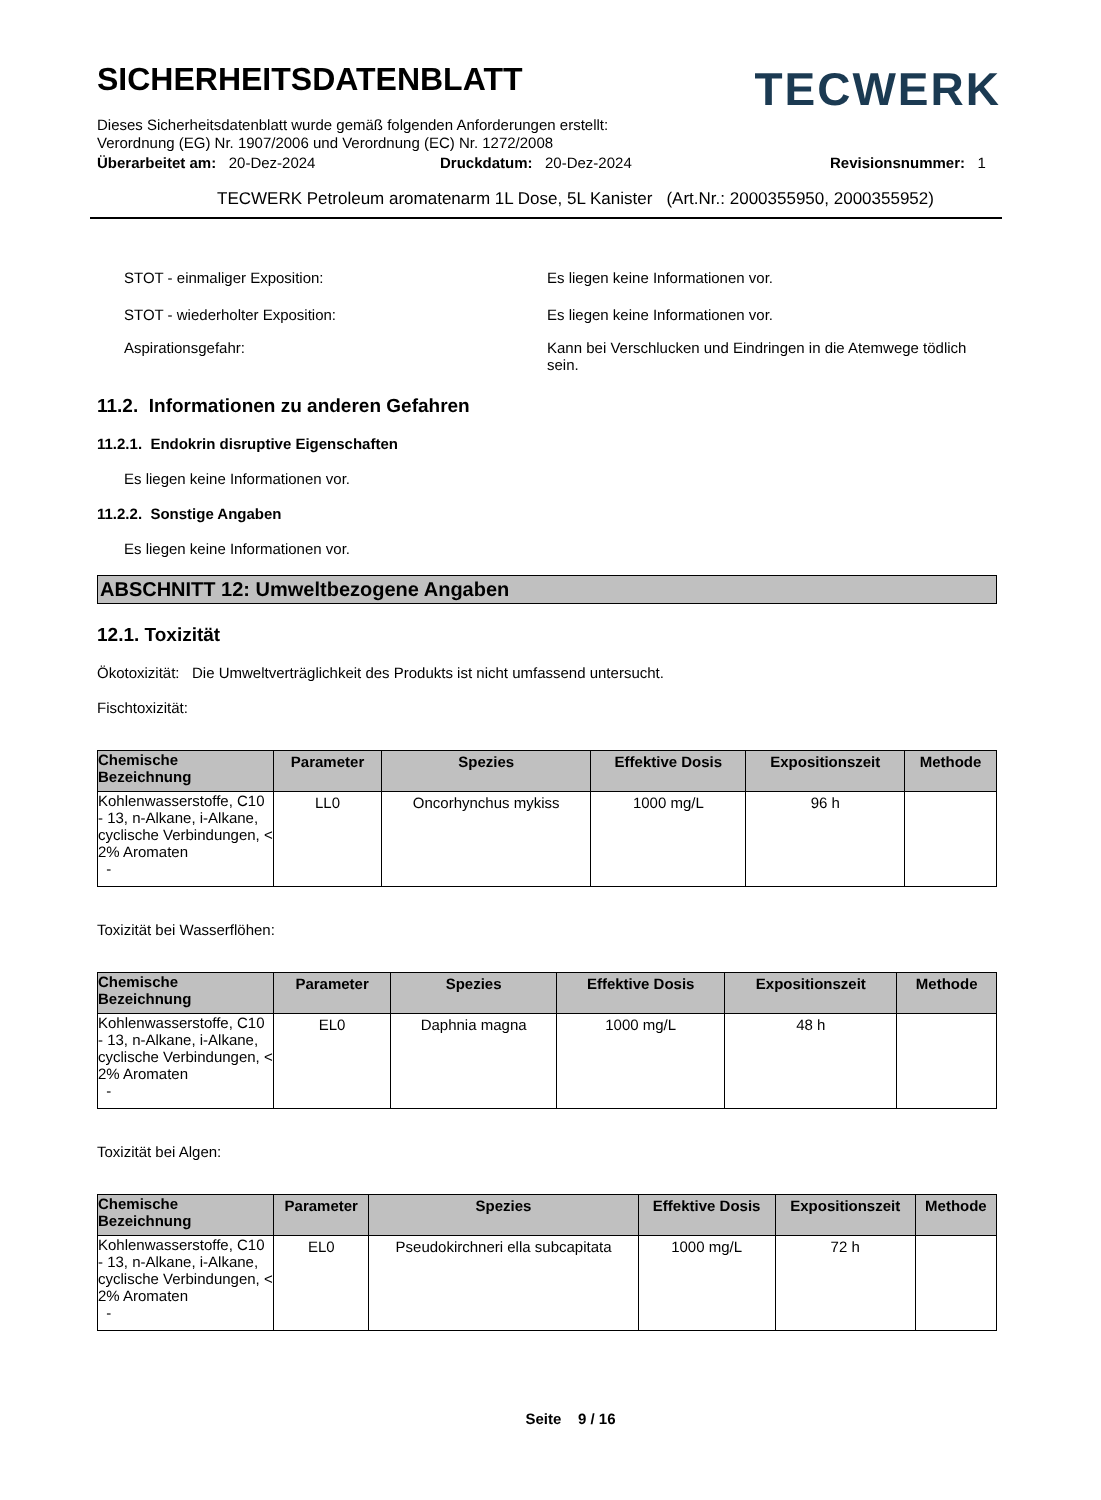SICHERHEITSDATENBLATT
TECWERK
Dieses Sicherheitsdatenblatt wurde gemäß folgenden Anforderungen erstellt:
Verordnung (EG) Nr. 1907/2006 und Verordnung (EC) Nr. 1272/2008
Überarbeitet am: 20-Dez-2024 Druckdatum: 20-Dez-2024 Revisionsnummer: 1
TECWERK Petroleum aromatenarm 1L Dose, 5L Kanister (Art.Nr.: 2000355950, 2000355952)
STOT - einmaliger Exposition: Es liegen keine Informationen vor.
STOT - wiederholter Exposition: Es liegen keine Informationen vor.
Aspirationsgefahr: Kann bei Verschlucken und Eindringen in die Atemwege tödlich sein.
11.2. Informationen zu anderen Gefahren
11.2.1. Endokrin disruptive Eigenschaften
Es liegen keine Informationen vor.
11.2.2. Sonstige Angaben
Es liegen keine Informationen vor.
ABSCHNITT 12: Umweltbezogene Angaben
12.1. Toxizität
Ökotoxizität: Die Umweltverträglichkeit des Produkts ist nicht umfassend untersucht.
Fischtoxizität:
| Chemische Bezeichnung | Parameter | Spezies | Effektive Dosis | Expositionszeit | Methode |
| --- | --- | --- | --- | --- | --- |
| Kohlenwasserstoffe, C10 - 13, n-Alkane, i-Alkane, cyclische Verbindungen, < 2% Aromaten - | LL0 | Oncorhynchus mykiss | 1000 mg/L | 96 h | |
Toxizität bei Wasserflöhen:
| Chemische Bezeichnung | Parameter | Spezies | Effektive Dosis | Expositionszeit | Methode |
| --- | --- | --- | --- | --- | --- |
| Kohlenwasserstoffe, C10 - 13, n-Alkane, i-Alkane, cyclische Verbindungen, < 2% Aromaten - | EL0 | Daphnia magna | 1000 mg/L | 48 h | |
Toxizität bei Algen:
| Chemische Bezeichnung | Parameter | Spezies | Effektive Dosis | Expositionszeit | Methode |
| --- | --- | --- | --- | --- | --- |
| Kohlenwasserstoffe, C10 - 13, n-Alkane, i-Alkane, cyclische Verbindungen, < 2% Aromaten - | EL0 | Pseudokirchneri ella subcapitata | 1000 mg/L | 72 h | |
Seite 9 / 16